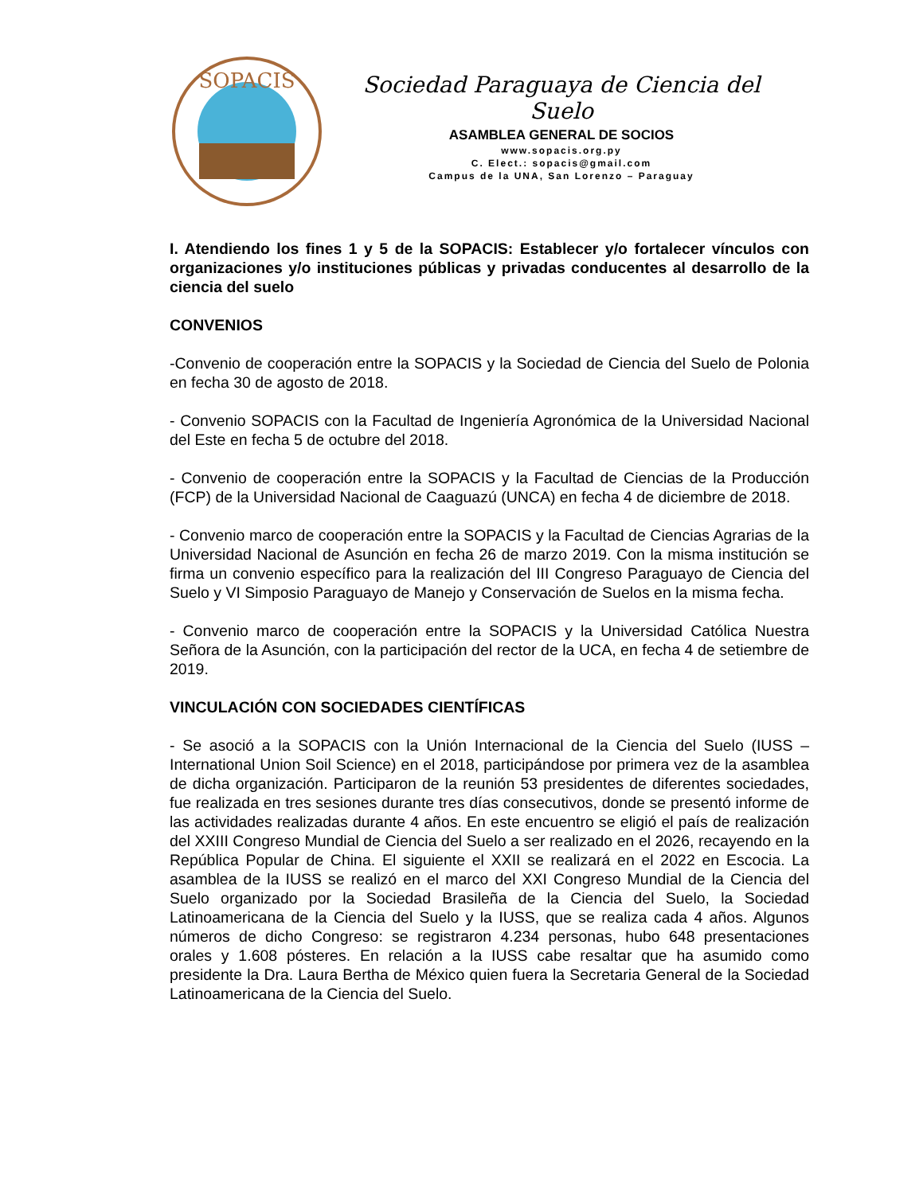SOPACIS
Sociedad Paraguaya de Ciencia del Suelo
ASAMBLEA GENERAL DE SOCIOS
www.sopacis.org.py
C. Elect.: sopacis@gmail.com
Campus de la UNA, San Lorenzo – Paraguay
I. Atendiendo los fines 1 y 5 de la SOPACIS: Establecer y/o fortalecer vínculos con organizaciones y/o instituciones públicas y privadas conducentes al desarrollo de la ciencia del suelo
CONVENIOS
-Convenio de cooperación entre la SOPACIS y la Sociedad de Ciencia del Suelo de Polonia en fecha 30 de agosto de 2018.
- Convenio SOPACIS con la Facultad de Ingeniería Agronómica de la Universidad Nacional del Este en fecha 5 de octubre del 2018.
- Convenio de cooperación entre la SOPACIS y la Facultad de Ciencias de la Producción (FCP) de la Universidad Nacional de Caaguazú (UNCA) en fecha 4 de diciembre de 2018.
- Convenio marco de cooperación entre la SOPACIS y la Facultad de Ciencias Agrarias de la Universidad Nacional de Asunción en fecha 26 de marzo 2019. Con la misma institución se firma un convenio específico para la realización del III Congreso Paraguayo de Ciencia del Suelo y VI Simposio Paraguayo de Manejo y Conservación de Suelos en la misma fecha.
- Convenio marco de cooperación entre la SOPACIS y la Universidad Católica Nuestra Señora de la Asunción, con la participación del rector de la UCA, en fecha 4 de setiembre de 2019.
VINCULACIÓN CON SOCIEDADES CIENTÍFICAS
- Se asoció a la SOPACIS con la Unión Internacional de la Ciencia del Suelo (IUSS – International Union Soil Science) en el 2018, participándose por primera vez de la asamblea de dicha organización. Participaron de la reunión 53 presidentes de diferentes sociedades, fue realizada en tres sesiones durante tres días consecutivos, donde se presentó informe de las actividades realizadas durante 4 años. En este encuentro se eligió el país de realización del XXIII Congreso Mundial de Ciencia del Suelo a ser realizado en el 2026, recayendo en la República Popular de China. El siguiente el XXII se realizará en el 2022 en Escocia. La asamblea de la IUSS se realizó en el marco del XXI Congreso Mundial de la Ciencia del Suelo organizado por la Sociedad Brasileña de la Ciencia del Suelo, la Sociedad Latinoamericana de la Ciencia del Suelo y la IUSS, que se realiza cada 4 años. Algunos números de dicho Congreso: se registraron 4.234 personas, hubo 648 presentaciones orales y 1.608 pósteres. En relación a la IUSS cabe resaltar que ha asumido como presidente la Dra. Laura Bertha de México quien fuera la Secretaria General de la Sociedad Latinoamericana de la Ciencia del Suelo.